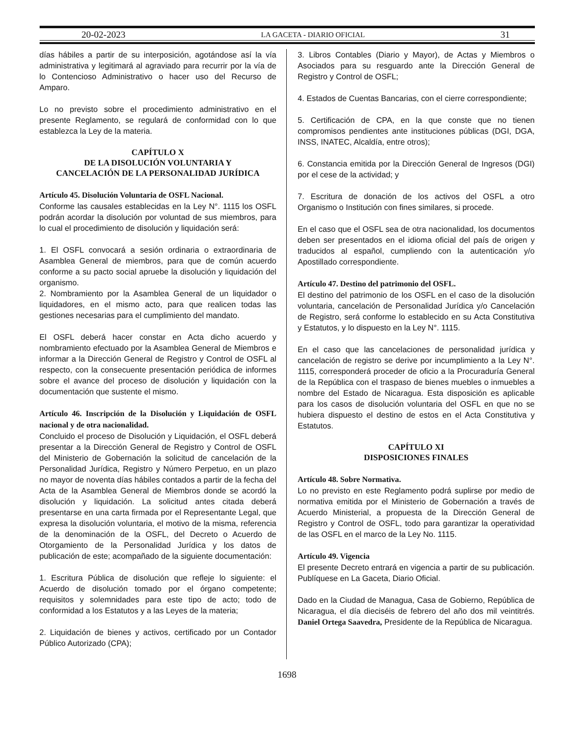20-02-2023 LA GACETA - DIARIO OFICIAL 31
días hábiles a partir de su interposición, agotándose así la vía administrativa y legitimará al agraviado para recurrir por la vía de lo Contencioso Administrativo o hacer uso del Recurso de Amparo.
Lo no previsto sobre el procedimiento administrativo en el presente Reglamento, se regulará de conformidad con lo que establezca la Ley de la materia.
CAPÍTULO X
DE LA DISOLUCIÓN VOLUNTARIA Y
CANCELACIÓN DE LA PERSONALIDAD JURÍDICA
Artículo 45. Disolución Voluntaria de OSFL Nacional.
Conforme las causales establecidas en la Ley N°. 1115 los OSFL podrán acordar la disolución por voluntad de sus miembros, para lo cual el procedimiento de disolución y liquidación será:
1. El OSFL convocará a sesión ordinaria o extraordinaria de Asamblea General de miembros, para que de común acuerdo conforme a su pacto social apruebe la disolución y liquidación del organismo.
2. Nombramiento por la Asamblea General de un liquidador o liquidadores, en el mismo acto, para que realicen todas las gestiones necesarias para el cumplimiento del mandato.
El OSFL deberá hacer constar en Acta dicho acuerdo y nombramiento efectuado por la Asamblea General de Miembros e informar a la Dirección General de Registro y Control de OSFL al respecto, con la consecuente presentación periódica de informes sobre el avance del proceso de disolución y liquidación con la documentación que sustente el mismo.
Artículo 46. Inscripción de la Disolución y Liquidación de OSFL nacional y de otra nacionalidad.
Concluido el proceso de Disolución y Liquidación, el OSFL deberá presentar a la Dirección General de Registro y Control de OSFL del Ministerio de Gobernación la solicitud de cancelación de la Personalidad Jurídica, Registro y Número Perpetuo, en un plazo no mayor de noventa días hábiles contados a partir de la fecha del Acta de la Asamblea General de Miembros donde se acordó la disolución y liquidación. La solicitud antes citada deberá presentarse en una carta firmada por el Representante Legal, que expresa la disolución voluntaria, el motivo de la misma, referencia de la denominación de la OSFL, del Decreto o Acuerdo de Otorgamiento de la Personalidad Jurídica y los datos de publicación de este; acompañado de la siguiente documentación:
1. Escritura Pública de disolución que refleje lo siguiente: el Acuerdo de disolución tomado por el órgano competente; requisitos y solemnidades para este tipo de acto; todo de conformidad a los Estatutos y a las Leyes de la materia;
2. Liquidación de bienes y activos, certificado por un Contador Público Autorizado (CPA);
3. Libros Contables (Diario y Mayor), de Actas y Miembros o Asociados para su resguardo ante la Dirección General de Registro y Control de OSFL;
4. Estados de Cuentas Bancarias, con el cierre correspondiente;
5. Certificación de CPA, en la que conste que no tienen compromisos pendientes ante instituciones públicas (DGI, DGA, INSS, INATEC, Alcaldía, entre otros);
6. Constancia emitida por la Dirección General de Ingresos (DGI) por el cese de la actividad; y
7. Escritura de donación de los activos del OSFL a otro Organismo o Institución con fines similares, si procede.
En el caso que el OSFL sea de otra nacionalidad, los documentos deben ser presentados en el idioma oficial del país de origen y traducidos al español, cumpliendo con la autenticación y/o Apostillado correspondiente.
Artículo 47. Destino del patrimonio del OSFL.
El destino del patrimonio de los OSFL en el caso de la disolución voluntaria, cancelación de Personalidad Jurídica y/o Cancelación de Registro, será conforme lo establecido en su Acta Constitutiva y Estatutos, y lo dispuesto en la Ley N°. 1115.
En el caso que las cancelaciones de personalidad jurídica y cancelación de registro se derive por incumplimiento a la Ley N°. 1115, corresponderá proceder de oficio a la Procuraduría General de la República con el traspaso de bienes muebles o inmuebles a nombre del Estado de Nicaragua. Esta disposición es aplicable para los casos de disolución voluntaria del OSFL en que no se hubiera dispuesto el destino de estos en el Acta Constitutiva y Estatutos.
CAPÍTULO XI
DISPOSICIONES FINALES
Artículo 48. Sobre Normativa.
Lo no previsto en este Reglamento podrá suplirse por medio de normativa emitida por el Ministerio de Gobernación a través de Acuerdo Ministerial, a propuesta de la Dirección General de Registro y Control de OSFL, todo para garantizar la operatividad de las OSFL en el marco de la Ley No. 1115.
Artículo 49. Vigencia
El presente Decreto entrará en vigencia a partir de su publicación. Publíquese en La Gaceta, Diario Oficial.
Dado en la Ciudad de Managua, Casa de Gobierno, República de Nicaragua, el día dieciséis de febrero del año dos mil veintitrés. Daniel Ortega Saavedra, Presidente de la República de Nicaragua.
1698